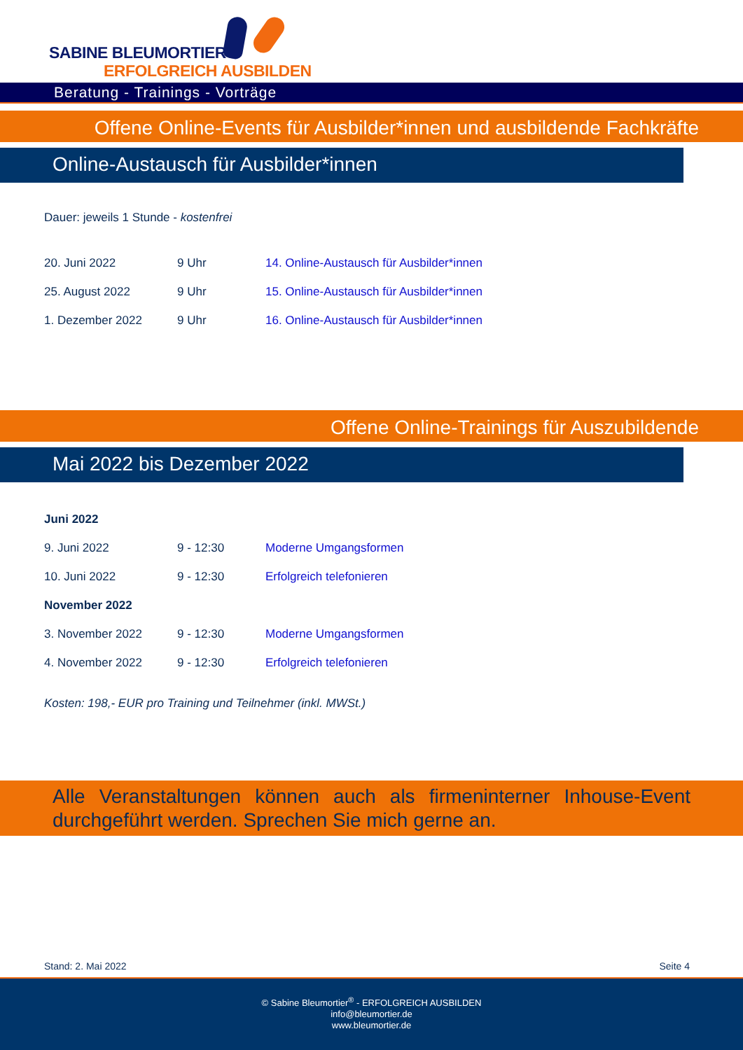SABINE BLEUMORTIER®
ERFOLGREICH AUSBILDEN
Beratung - Trainings - Vorträge
Offene Online-Events für Ausbilder*innen und ausbildende Fachkräfte
Online-Austausch für Ausbilder*innen
Dauer: jeweils 1 Stunde - kostenfrei
| 20. Juni 2022 | 9 Uhr | 14. Online-Austausch für Ausbilder*innen |
| 25. August 2022 | 9 Uhr | 15. Online-Austausch für Ausbilder*innen |
| 1. Dezember 2022 | 9 Uhr | 16. Online-Austausch für Ausbilder*innen |
Offene Online-Trainings für Auszubildende
Mai 2022 bis Dezember 2022
| Juni 2022 | | |
| 9. Juni 2022 | 9 - 12:30 | Moderne Umgangsformen |
| 10. Juni 2022 | 9 - 12:30 | Erfolgreich telefonieren |
| November 2022 | | |
| 3. November 2022 | 9 - 12:30 | Moderne Umgangsformen |
| 4. November 2022 | 9 - 12:30 | Erfolgreich telefonieren |
Kosten: 198,- EUR pro Training und Teilnehmer (inkl. MWSt.)
Alle Veranstaltungen können auch als firmeninterner Inhouse-Event durchgeführt werden. Sprechen Sie mich gerne an.
Stand: 2. Mai 2022 Seite 4
© Sabine Bleumortier<sup>®</sup> - ERFOLGREICH AUSBILDEN
info@bleumortier.de
www.bleumortier.de